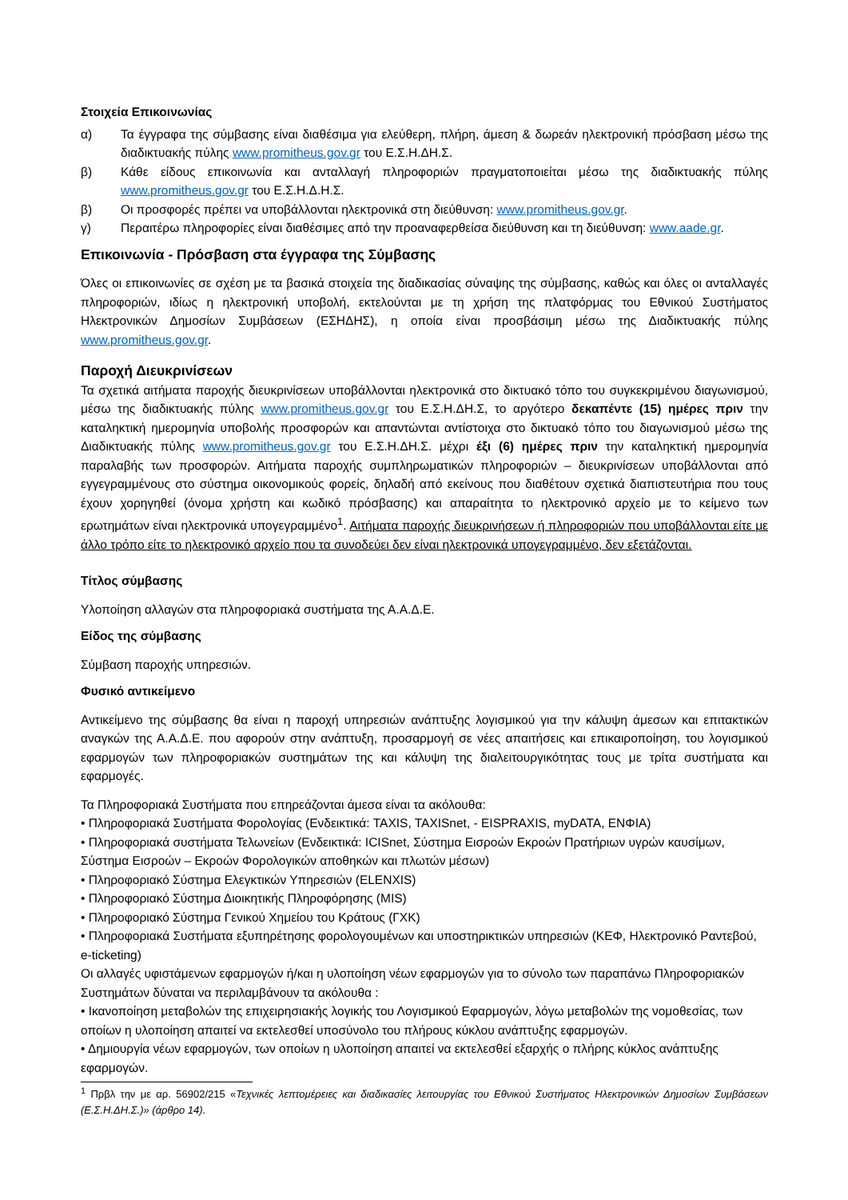Στοιχεία Επικοινωνίας
α) Τα έγγραφα της σύμβασης είναι διαθέσιμα για ελεύθερη, πλήρη, άμεση & δωρεάν ηλεκτρονική πρόσβαση μέσω της διαδικτυακής πύλης www.promitheus.gov.gr του Ε.Σ.Η.ΔΗ.Σ.
β) Κάθε είδους επικοινωνία και ανταλλαγή πληροφοριών πραγματοποιείται μέσω της διαδικτυακής πύλης www.promitheus.gov.gr του Ε.Σ.Η.Δ.Η.Σ.
β) Οι προσφορές πρέπει να υποβάλλονται ηλεκτρονικά στη διεύθυνση: www.promitheus.gov.gr.
γ) Περαιτέρω πληροφορίες είναι διαθέσιμες από την προαναφερθείσα διεύθυνση και τη διεύθυνση: www.aade.gr.
Επικοινωνία - Πρόσβαση στα έγγραφα της Σύμβασης
Όλες οι επικοινωνίες σε σχέση με τα βασικά στοιχεία της διαδικασίας σύναψης της σύμβασης, καθώς και όλες οι ανταλλαγές πληροφοριών, ιδίως η ηλεκτρονική υποβολή, εκτελούνται με τη χρήση της πλατφόρμας του Εθνικού Συστήματος Ηλεκτρονικών Δημοσίων Συμβάσεων (ΕΣΗΔΗΣ), η οποία είναι προσβάσιμη μέσω της Διαδικτυακής πύλης www.promitheus.gov.gr.
Παροχή Διευκρινίσεων
Τα σχετικά αιτήματα παροχής διευκρινίσεων υποβάλλονται ηλεκτρονικά στο δικτυακό τόπο του συγκεκριμένου διαγωνισμού, μέσω της διαδικτυακής πύλης www.promitheus.gov.gr του Ε.Σ.Η.ΔΗ.Σ, το αργότερο δεκαπέντε (15) ημέρες πριν την καταληκτική ημερομηνία υποβολής προσφορών και απαντώνται αντίστοιχα στο δικτυακό τόπο του διαγωνισμού μέσω της Διαδικτυακής πύλης www.promitheus.gov.gr του Ε.Σ.Η.ΔΗ.Σ. μέχρι έξι (6) ημέρες πριν την καταληκτική ημερομηνία παραλαβής των προσφορών. Αιτήματα παροχής συμπληρωματικών πληροφοριών – διευκρινίσεων υποβάλλονται από εγγεγραμμένους στο σύστημα οικονομικούς φορείς, δηλαδή από εκείνους που διαθέτουν σχετικά διαπιστευτήρια που τους έχουν χορηγηθεί (όνομα χρήστη και κωδικό πρόσβασης) και απαραίτητα το ηλεκτρονικό αρχείο με το κείμενο των ερωτημάτων είναι ηλεκτρονικά υπογεγραμμένο<sup>1</sup>. Αιτήματα παροχής διευκρινήσεων ή πληροφοριών που υποβάλλονται είτε με άλλο τρόπο είτε το ηλεκτρονικό αρχείο που τα συνοδεύει δεν είναι ηλεκτρονικά υπογεγραμμένο, δεν εξετάζονται.
Τίτλος σύμβασης
Υλοποίηση αλλαγών στα πληροφοριακά συστήματα της Α.Α.Δ.Ε.
Είδος της σύμβασης
Σύμβαση παροχής υπηρεσιών.
Φυσικό αντικείμενο
Αντικείμενο της σύμβασης θα είναι η παροχή υπηρεσιών ανάπτυξης λογισμικού για την κάλυψη άμεσων και επιτακτικών αναγκών της Α.Α.Δ.Ε. που αφορούν στην ανάπτυξη, προσαρμογή σε νέες απαιτήσεις και επικαιροποίηση, του λογισμικού εφαρμογών των πληροφοριακών συστημάτων της και κάλυψη της διαλειτουργικότητας τους με τρίτα συστήματα και εφαρμογές.
Τα Πληροφοριακά Συστήματα που επηρεάζονται άμεσα είναι τα ακόλουθα:
• Πληροφοριακά Συστήματα Φορολογίας (Ενδεικτικά: TAXIS, TAXISnet, - EISPRAXIS, myDATA, ΕΝΦΙΑ)
• Πληροφοριακά συστήματα Τελωνείων (Ενδεικτικά: ICISnet, Σύστημα Εισροών Εκροών Πρατήριων υγρών καυσίμων, Σύστημα Εισροών – Εκροών Φορολογικών αποθηκών και πλωτών μέσων)
• Πληροφοριακό Σύστημα Ελεγκτικών Υπηρεσιών (ELENXIS)
• Πληροφοριακό Σύστημα Διοικητικής Πληροφόρησης (MIS)
• Πληροφοριακό Σύστημα Γενικού Χημείου του Κράτους (ΓΧΚ)
• Πληροφοριακά Συστήματα εξυπηρέτησης φορολογουμένων και υποστηρικτικών υπηρεσιών (ΚΕΦ, Ηλεκτρονικό Ραντεβού, e-ticketing)
Οι αλλαγές υφιστάμενων εφαρμογών ή/και η υλοποίηση νέων εφαρμογών για το σύνολο των παραπάνω Πληροφοριακών Συστημάτων δύναται να περιλαμβάνουν τα ακόλουθα :
• Ικανοποίηση μεταβολών της επιχειρησιακής λογικής του Λογισμικού Εφαρμογών, λόγω μεταβολών της νομοθεσίας, των οποίων η υλοποίηση απαιτεί να εκτελεσθεί υποσύνολο του πλήρους κύκλου ανάπτυξης εφαρμογών.
• Δημιουργία νέων εφαρμογών, των οποίων η υλοποίηση απαιτεί να εκτελεσθεί εξαρχής ο πλήρης κύκλος ανάπτυξης εφαρμογών.
<sup>1</sup> Πρβλ την με αρ. 56902/215 «Τεχνικές λεπτομέρειες και διαδικασίες λειτουργίας του Εθνικού Συστήματος Ηλεκτρονικών Δημοσίων Συμβάσεων (Ε.Σ.Η.ΔΗ.Σ.)» (άρθρο 14).